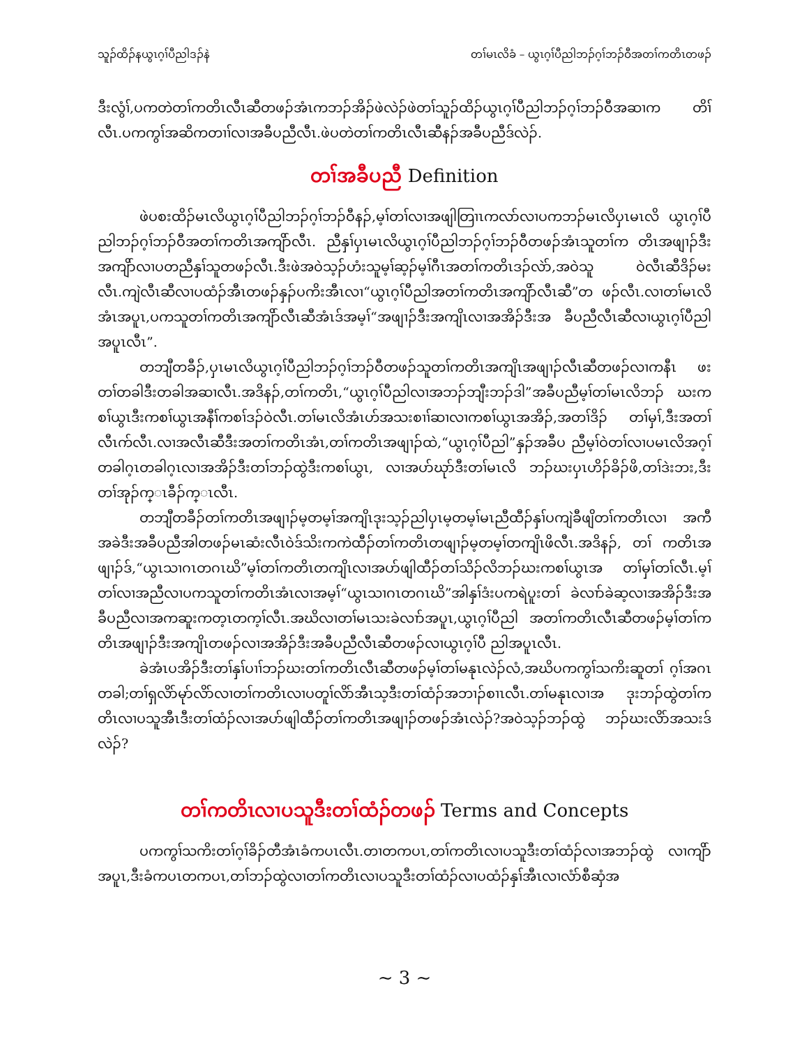သူၣ်ထိၣ်နယွၤဂ့ၢ်ပီညါဒၣ်နဲ တၢ်မၤလိခံ – ယွၤဂ့ၢ်ပီညါဘၣ်ဂ့ၢ်ဘၣ်ဝီအတၢ်ကတိၤတဖၣ်
ဒီးလွံၢ်,ပကတဲတၢ်ကတိၤလီၤဆီတဖၣ်အံၤကဘၣ်အိၣ်ဖဲလဲၣ်ဖဲတၢ်သူၣ်ထိၣ်ယွၤဂ့ၢ်ပီညါဘၣ်ဂ့ၢ်ဘၣ်ဝီအဆၢက တိၢ်လီၤ.ပကကွၢ်အဆိကတၢၢ်လၢအခီပညီလီၤ.ဖဲပတဲတၢ်ကတိၤလီၤဆီနၣ်အခီပညီဒ်လဲၣ်.
တၢ်အခီပညီ Definition
ဖဲပစးထိၣ်မၤလိယွၤဂ့ၢ်ပီညါဘၣ်ဂ့ၢ်ဘၣ်ဝီနၣ်,မ့ၢ်တၢ်လၢအဖျါတြၢၤကလာ်လၢပကဘၣ်မၤလိပှၤမၤလိ ယွၤဂ့ၢ်ပီညါဘၣ်ဂ့ၢ်ဘၣ်ဝီအတၢ်ကတိၤအကျိာ်လီၤ. ညီနှၢ်ပှၤမၤလိယွၤဂ့ၢ်ပီညါဘၣ်ဂ့ၢ်ဘၣ်ဝီတဖၣ်အံၤသူတၢ်က တိၤအဖျၢၣ်ဒီးအကျိာ်လၢပတညီနှၢ်သူတဖၣ်လီၤ.ဒီးဖဲအဝဲသ့ၣ်ဟံးသူမ့ၢ်ဆ့ၣ်မ့ၢ်ဂီၤအတၢ်ကတိၤဒၣ်လဲာ်,အဝဲသူ ဝဲလီၤဆီဒိၣ်မးလီၤ.ကျဲလီၤဆီလၢပထံၣ်အီၤတဖၣ်နှၣ်ပကိးအီၤလၢ“ယွၤဂ့ၢ်ပီညါအတၢ်ကတိၤအကျိာ်လီၤဆီ”တ ဖၣ်လီၤ.လၢတၢ်မၤလိအံၤအပူၤ,ပကသူတၢ်ကတိၤအကျိာ်လီၤဆီအံၤဒ်အမ့ၢ်“အဖျၢၣ်ဒီးအကျိၤလၢအအိၣ်ဒီးအ ခီပညီလီၤဆီလၢယွၤဂ့ၢ်ပီညါအပူၤလီၤ”.
တဘျီတခီၣ်,ပှၤမၤလိယွၤဂ့ၢ်ပီညါဘၣ်ဂ့ၢ်ဘၣ်ဝီတဖၣ်သူတၢ်ကတိၤအကျိၤအဖျၢၣ်လီၤဆီတဖၣ်လၢကနီၤ ဖးတၢ်တခါဒီးတခါအဆၢလီၤ.အဒိနၣ်,တၢ်ကတိၤ,“ယွၤဂ့ၢ်ပီညါလၢအဘၣ်ဘျီးဘၣ်ဒါ”အခီပညီမ့ၢ်တၢ်မၤလိဘၣ် ဃးကစၢ်ယွၤဒီးကစၢ်ယွၤအနီၢ်ကစၢ်ဒၣ်ဝဲလီၤ.တၢ်မၤလိအံၤဟ်အသးစၢၢ်ဆၢလၢကစၢ်ယွၤအအိၣ်,အတၢ်ဒိၣ် တၢ်မှၢ်,ဒီးအတၢ်လီၤက်လီၤ.လၢအလီၤဆီဒီးအတၢ်ကတိၤအံၤ,တၢ်ကတိၤအဖျၢၣ်ထဲ,“ယွၤဂ့ၢ်ပီညါ”နှၣ်အခီပ ညီမ့ၢ်ဝဲတၢ်လၢပမၤလိအဂ့ၢ်တခါဂ့ၤတခါဂ့ၤလၢအအိၣ်ဒီးတၢ်ဘၣ်ထွဲဒီးကစၢ်ယွၤ, လၢအပာ်ဃုာ်ဒီးတၢ်မၤလိ ဘၣ်ဃးပှၤဟိၣ်ခိၣ်ဖိ,တၢ်ဒဲးဘး,ဒီးတၢ်အုၣ်က္ၤခီၣ်က္ၤလီၤ.
တဘျီတခီၣ်တၢ်ကတိၤအဖျၢၣ်မ့တမ့ၢ်အကျိၤဒုးသ့ၣ်ညါပှၤမ့တမ့ၢ်မၤညီထီၣ်နှၢ်ပကျဲခီဖျိတၢ်ကတိၤလၢ အကီအခဲဒီးအခီပညီအါတဖၣ်မၤဆံးလီၤဝဲဒ်သိးကကဲထီၣ်တၢ်ကတိၤတဖျၢၣ်မ့တမ့ၢ်တကျိၤဖိလီၤ.အဒိနၣ်, တၢ် ကတိၤအဖျၢၣ်ဒ်,“ယွၤသၢဂၤတဂၤဃိ”မ့ၢ်တၢ်ကတိၤတကျိၤလၢအပာ်ဖျါထီၣ်တၢ်သိၣ်လိဘၣ်ဃးကစၢ်ယွၤအ တၢ်မှၢ်တၢ်လီၤ.မ့ၢ်တၢ်လၢအညီလၢပကသူတၢ်ကတိၤအံၤလၢအမ့ၢ်“ယွၤသၢဂၤတဂၤဃိ”အါနှၢ်ဒံးပကရဲပူးတၢ် ခဲလၢာ်ခဲဆ့လၢအအိၣ်ဒီးအခီပညီလၢအကဆူးကတ့ၤတက့ၢ်လီၤ.အဃိလၢတၢ်မၤသးခဲလၢာ်အပူၤ,ယွၤဂ့ၢ်ပီညါ အတၢ်ကတိၤလီၤဆီတဖၣ်မ့ၢ်တၢ်ကတိၤအဖျၢၣ်ဒီးအကျိၤတဖၣ်လၢအအိၣ်ဒီးအခီပညီလီၤဆီတဖၣ်လၢယွၤဂ့ၢ်ပီ ညါအပူၤလီၤ.
ခဲအံၤပအိၣ်ဒီးတၢ်နှၢ်ပၢၢ်ဘၣ်ဃးတၢ်ကတိၤလီၤဆီတဖၣ်မ့ၢ်တၢ်မနုၤလဲၣ်လံ,အဃိပကကွၢ်သကိးဆူတၢ် ဂ့ၢ်အဂၤတခါ;တၢ်ရှလိာ်မုာ်လိာ်လၢတၢ်ကတိၤလၢပတူၢ်လိာ်အီၤသ့ဒီးတၢ်ထံၣ်အဘၢၣ်စၢၤလီၤ.တၢ်မနုၤလၢအ ဒုးဘၣ်ထွဲတၢ်ကတိၤလၢပသူအီၤဒီးတၢ်ထံၣ်လၢအပာ်ဖျါထီၣ်တၢ်ကတိၤအဖျၢၣ်တဖၣ်အံၤလဲၣ်?အဝဲသ့ၣ်ဘၣ်ထွဲ ဘၣ်ဃးလိာ်အသးဒ်လဲၣ်?
တၢ်ကတိၤလၢပသူဒီးတၢ်ထံၣ်တဖၣ် Terms and Concepts
ပကကွၢ်သကိးတၢ်ဂ့ၢ်ခိၣ်တီအံၤခံကပၤလီၤ.တၢတကပၤ,တၢ်ကတိၤလၢပသူဒီးတၢ်ထံၣ်လၢအဘၣ်ထွဲ လၢကျိာ်အပူၤ,ဒီးခံကပၤတကပၤ,တၢ်ဘၣ်ထွဲလၢတၢ်ကတိၤလၢပသူဒီးတၢ်ထံၣ်လၢပထံၣ်နှၢ်အီၤလၢလံာ်စီဆှံအ
~ 3 ~